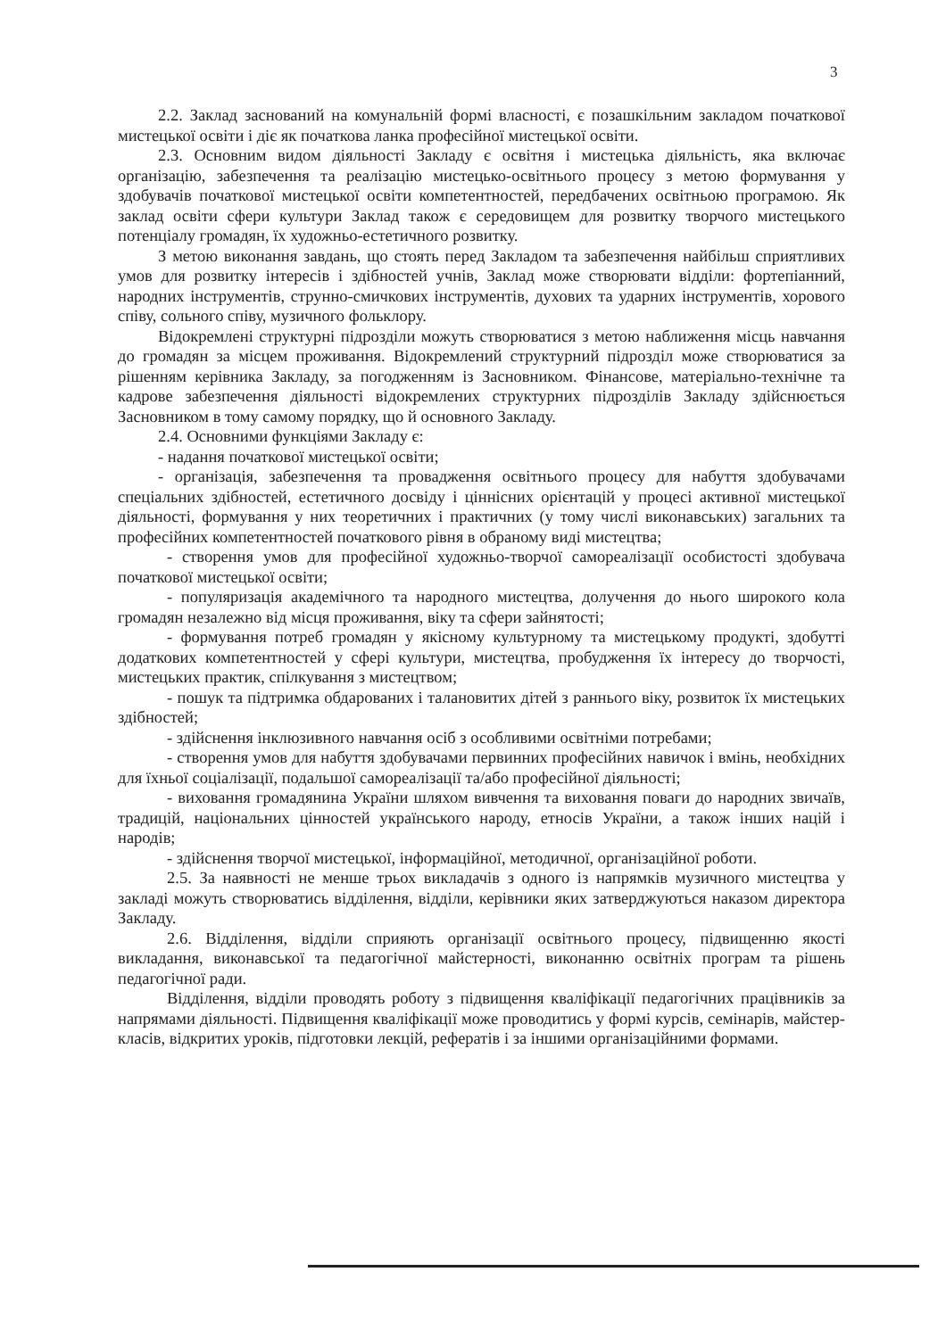3
2.2. Заклад заснований на комунальній формі власності, є позашкільним закладом початкової мистецької освіти і діє як початкова ланка професійної мистецької освіти.
2.3. Основним видом діяльності Закладу є освітня і мистецька діяльність, яка включає організацію, забезпечення та реалізацію мистецько-освітнього процесу з метою формування у здобувачів початкової мистецької освіти компетентностей, передбачених освітньою програмою. Як заклад освіти сфери культури Заклад також є середовищем для розвитку творчого мистецького потенціалу громадян, їх художньо-естетичного розвитку.
З метою виконання завдань, що стоять перед Закладом та забезпечення найбільш сприятливих умов для розвитку інтересів і здібностей учнів, Заклад може створювати відділи: фортепіанний, народних інструментів, струнно-смичкових інструментів, духових та ударних інструментів, хорового співу, сольного співу, музичного фольклору.
Відокремлені структурні підрозділи можуть створюватися з метою наближення місць навчання до громадян за місцем проживання. Відокремлений структурний підрозділ може створюватися за рішенням керівника Закладу, за погодженням із Засновником. Фінансове, матеріально-технічне та кадрове забезпечення діяльності відокремлених структурних підрозділів Закладу здійснюється Засновником в тому самому порядку, що й основного Закладу.
2.4. Основними функціями Закладу є:
- надання початкової мистецької освіти;
- організація, забезпечення та провадження освітнього процесу для набуття здобувачами спеціальних здібностей, естетичного досвіду і ціннісних орієнтацій у процесі активної мистецької діяльності, формування у них теоретичних і практичних (у тому числі виконавських) загальних та професійних компетентностей початкового рівня в обраному виді мистецтва;
- створення умов для професійної художньо-творчої самореалізації особистості здобувача початкової мистецької освіти;
- популяризація академічного та народного мистецтва, долучення до нього широкого кола громадян незалежно від місця проживання, віку та сфери зайнятості;
- формування потреб громадян у якісному культурному та мистецькому продукті, здобутті додаткових компетентностей у сфері культури, мистецтва, пробудження їх інтересу до творчості, мистецьких практик, спілкування з мистецтвом;
- пошук та підтримка обдарованих і талановитих дітей з раннього віку, розвиток їх мистецьких здібностей;
- здійснення інклюзивного навчання осіб з особливими освітніми потребами;
- створення умов для набуття здобувачами первинних професійних навичок і вмінь, необхідних для їхньої соціалізації, подальшої самореалізації та/або професійної діяльності;
- виховання громадянина України шляхом вивчення та виховання поваги до народних звичаїв, традицій, національних цінностей українського народу, етносів України, а також інших націй і народів;
- здійснення творчої мистецької, інформаційної, методичної, організаційної роботи.
2.5. За наявності не менше трьох викладачів з одного із напрямків музичного мистецтва у закладі можуть створюватись відділення, відділи, керівники яких затверджуються наказом директора Закладу.
2.6. Відділення, відділи сприяють організації освітнього процесу, підвищенню якості викладання, виконавської та педагогічної майстерності, виконанню освітніх програм та рішень педагогічної ради.
Відділення, відділи проводять роботу з підвищення кваліфікації педагогічних працівників за напрямами діяльності. Підвищення кваліфікації може проводитись у формі курсів, семінарів, майстер-класів, відкритих уроків, підготовки лекцій, рефератів і за іншими організаційними формами.